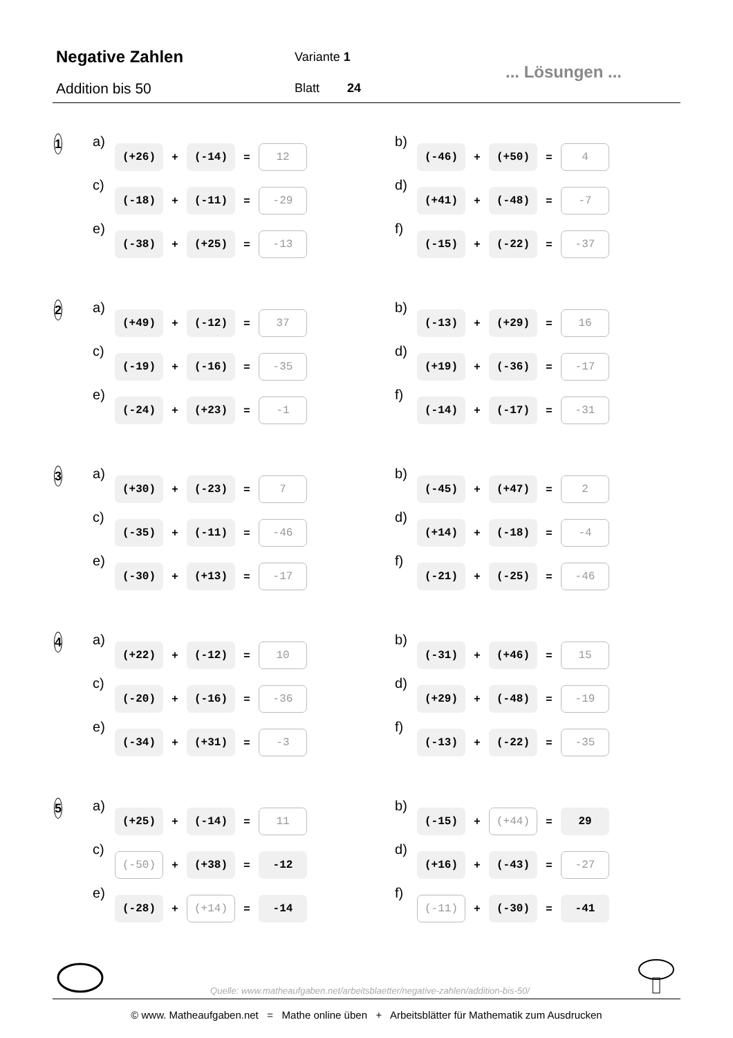Negative Zahlen
Addition bis 50
Variante 1
Blatt 24
... Lösungen ...
1
a) (+26) + (-14) = 12
b) (-46) + (+50) = 4
c) (-18) + (-11) = -29
d) (+41) + (-48) = -7
e) (-38) + (+25) = -13
f) (-15) + (-22) = -37
2
a) (+49) + (-12) = 37
b) (-13) + (+29) = 16
c) (-19) + (-16) = -35
d) (+19) + (-36) = -17
e) (-24) + (+23) = -1
f) (-14) + (-17) = -31
3
a) (+30) + (-23) = 7
b) (-45) + (+47) = 2
c) (-35) + (-11) = -46
d) (+14) + (-18) = -4
e) (-30) + (+13) = -17
f) (-21) + (-25) = -46
4
a) (+22) + (-12) = 10
b) (-31) + (+46) = 15
c) (-20) + (-16) = -36
d) (+29) + (-48) = -19
e) (-34) + (+31) = -3
f) (-13) + (-22) = -35
5
a) (+25) + (-14) = 11
b) (-15) + (+44) = 29
c) (-50) + (+38) = -12
d) (+16) + (-43) = -27
e) (-28) + (+14) = -14
f) (-11) + (-30) = -41
Quelle: www.matheaufgaben.net/arbeitsblaetter/negative-zahlen/addition-bis-50/
© www. Matheaufgaben.net = Mathe online üben + Arbeitsblätter für Mathematik zum Ausdrucken